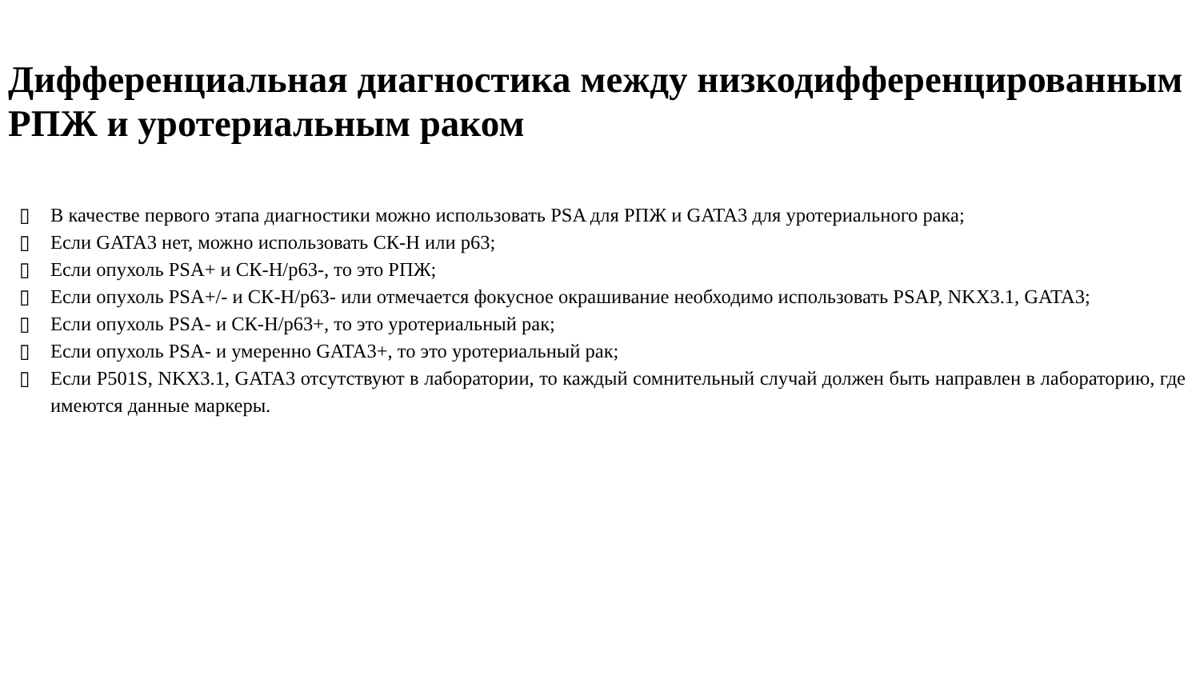Дифференциальная диагностика между низкодифференцированным РПЖ и уротериальным раком
▯ В качестве первого этапа диагностики можно использовать PSA для РПЖ и GATA3 для уротериального рака;
▯ Если GATA3 нет, можно использовать СК-Н или р63;
▯ Если опухоль PSA+ и СК-Н/р63-, то это РПЖ;
▯ Если опухоль PSA+/- и СК-Н/р63- или отмечается фокусное окрашивание необходимо использовать PSAP, NKX3.1, GATA3;
▯ Если опухоль PSA- и СК-Н/р63+, то это уротериальный рак;
▯ Если опухоль PSA- и умеренно GATA3+, то это уротериальный рак;
▯ Если P501S, NKX3.1, GATA3 отсутствуют в лаборатории, то каждый сомнительный случай должен быть направлен в лабораторию, где имеются данные маркеры.